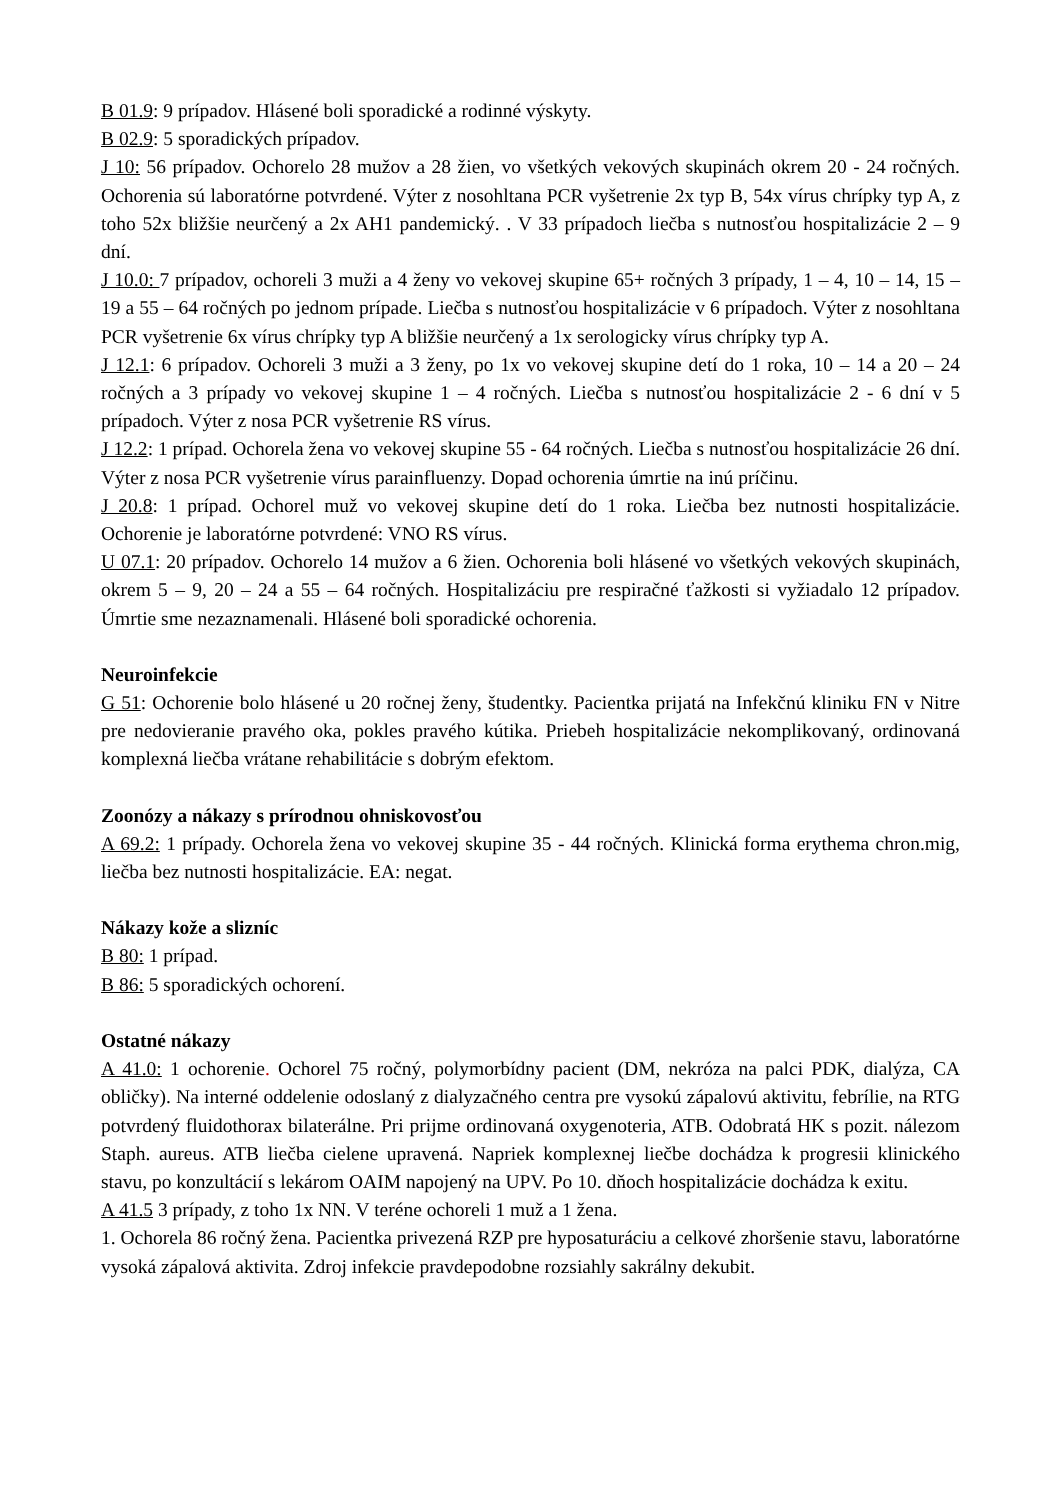B 01.9: 9 prípadov. Hlásené boli sporadické a rodinné výskyty.
B 02.9: 5 sporadických prípadov.
J 10: 56 prípadov. Ochorelo 28 mužov a 28 žien, vo všetkých vekových skupinách okrem 20 - 24 ročných. Ochorenia sú laboratórne potvrdené. Výter z nosohltana PCR vyšetrenie 2x typ B, 54x vírus chrípky typ A, z toho 52x bližšie neurčený a 2x AH1 pandemický. . V 33 prípadoch liečba s nutnosťou hospitalizácie 2 – 9 dní.
J 10.0: 7 prípadov, ochoreli 3 muži a 4 ženy vo vekovej skupine 65+ ročných 3 prípady, 1 – 4, 10 – 14, 15 – 19 a 55 – 64 ročných po jednom prípade. Liečba s nutnosťou hospitalizácie v 6 prípadoch. Výter z nosohltana PCR vyšetrenie 6x vírus chrípky typ A bližšie neurčený a 1x serologicky vírus chrípky typ A.
J 12.1: 6 prípadov. Ochoreli 3 muži a 3 ženy, po 1x vo vekovej skupine detí do 1 roka, 10 – 14 a 20 – 24 ročných a 3 prípady vo vekovej skupine 1 – 4 ročných. Liečba s nutnosťou hospitalizácie 2 - 6 dní v 5 prípadoch. Výter z nosa PCR vyšetrenie RS vírus.
J 12.2: 1 prípad. Ochorela žena vo vekovej skupine 55 - 64 ročných. Liečba s nutnosťou hospitalizácie 26 dní. Výter z nosa PCR vyšetrenie vírus parainfluenzy. Dopad ochorenia úmrtie na inú príčinu.
J 20.8: 1 prípad. Ochorel muž vo vekovej skupine detí do 1 roka. Liečba bez nutnosti hospitalizácie. Ochorenie je laboratórne potvrdené: VNO RS vírus.
U 07.1: 20 prípadov. Ochorelo 14 mužov a 6 žien. Ochorenia boli hlásené vo všetkých vekových skupinách, okrem 5 – 9, 20 – 24 a 55 – 64 ročných. Hospitalizáciu pre respiračné ťažkosti si vyžiadalo 12 prípadov. Úmrtie sme nezaznamenali. Hlásené boli sporadické ochorenia.
Neuroinfekcie
G 51: Ochorenie bolo hlásené u 20 ročnej ženy, študentky. Pacientka prijatá na Infekčnú kliniku FN v Nitre pre nedovieranie pravého oka, pokles pravého kútika. Priebeh hospitalizácie nekomplikovaný, ordinovaná komplexná liečba vrátane rehabilitácie s dobrým efektom.
Zoonózy a nákazy s prírodnou ohniskovosťou
A 69.2: 1 prípady. Ochorela žena vo vekovej skupine 35 - 44 ročných. Klinická forma erythema chron.mig, liečba bez nutnosti hospitalizácie. EA: negat.
Nákazy kože a slizníc
B 80: 1 prípad.
B 86: 5 sporadických ochorení.
Ostatné nákazy
A 41.0: 1 ochorenie. Ochorel 75 ročný, polymorbídny pacient (DM, nekróza na palci PDK, dialýza, CA obličky). Na interné oddelenie odoslaný z dialyzačného centra pre vysokú zápalovú aktivitu, febrílie, na RTG potvrdený fluidothorax bilaterálne. Pri prijme ordinovaná oxygenoteria, ATB. Odobratá HK s pozit. nálezom Staph. aureus. ATB liečba cielene upravená. Napriek komplexnej liečbe dochádza k progresii klinického stavu, po konzultácií s lekárom OAIM napojený na UPV. Po 10. dňoch hospitalizácie dochádza k exitu.
A 41.5 3 prípady, z toho 1x NN. V teréne ochoreli 1 muž a 1 žena.
1. Ochorela 86 ročný žena. Pacientka privezená RZP pre hyposaturáciu a celkové zhoršenie stavu, laboratórne vysoká zápalová aktivita. Zdroj infekcie pravdepodobne rozsiahly sakrálny dekubit.